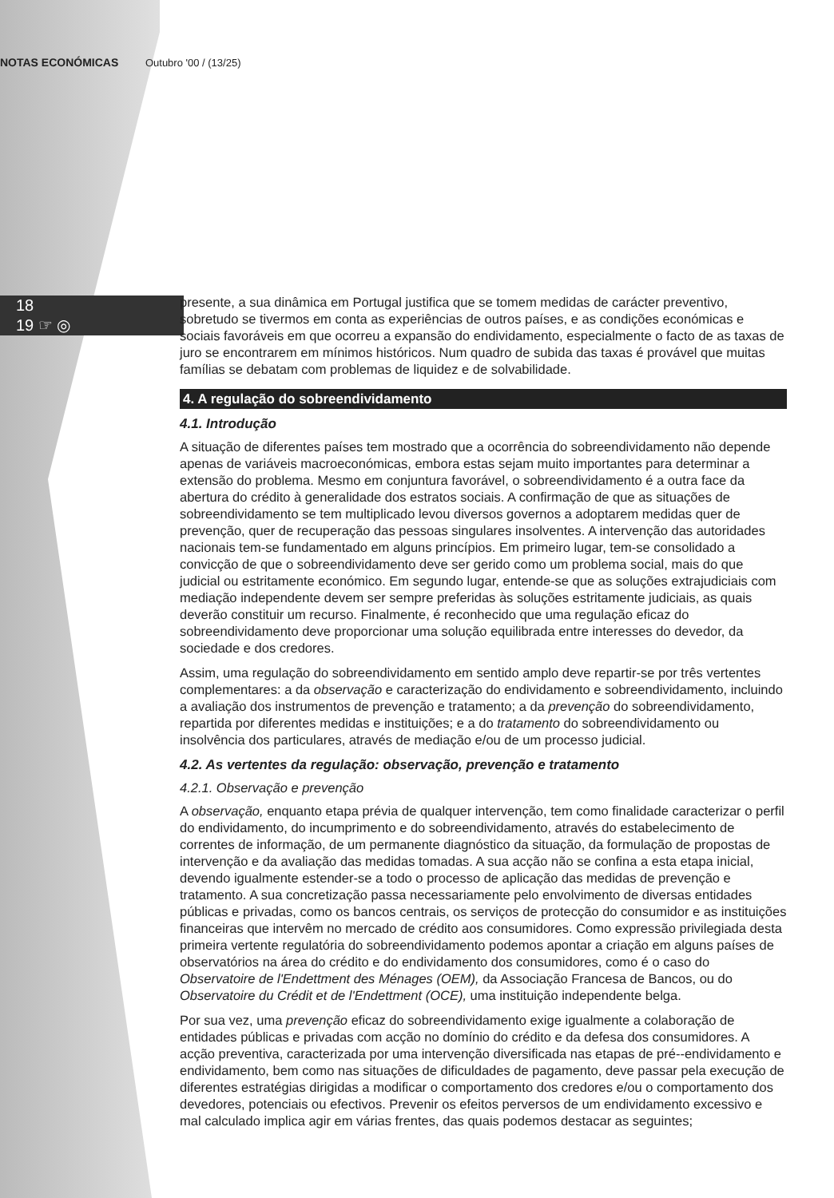NOTAS ECONÓMICAS Outubro '00 / (13/25)
18
19 ☞ ◎
presente, a sua dinâmica em Portugal justifica que se tomem medidas de carácter preventivo, sobretudo se tivermos em conta as experiências de outros países, e as condições económicas e sociais favoráveis em que ocorreu a expansão do endividamento, especialmente o facto de as taxas de juro se encontrarem em mínimos históricos. Num quadro de subida das taxas é provável que muitas famílias se debatam com problemas de liquidez e de solvabilidade.
4. A regulação do sobreendividamento
4.1. Introdução
A situação de diferentes países tem mostrado que a ocorrência do sobreendividamento não depende apenas de variáveis macroeconómicas, embora estas sejam muito importantes para determinar a extensão do problema. Mesmo em conjuntura favorável, o sobreendividamento é a outra face da abertura do crédito à generalidade dos estratos sociais. A confirmação de que as situações de sobreendividamento se tem multiplicado levou diversos governos a adoptarem medidas quer de prevenção, quer de recuperação das pessoas singulares insolventes. A intervenção das autoridades nacionais tem-se fundamentado em alguns princípios. Em primeiro lugar, tem-se consolidado a convicção de que o sobreendividamento deve ser gerido como um problema social, mais do que judicial ou estritamente económico. Em segundo lugar, entende-se que as soluções extrajudiciais com mediação independente devem ser sempre preferidas às soluções estritamente judiciais, as quais deverão constituir um recurso. Finalmente, é reconhecido que uma regulação eficaz do sobreendividamento deve proporcionar uma solução equilibrada entre interesses do devedor, da sociedade e dos credores.
Assim, uma regulação do sobreendividamento em sentido amplo deve repartir-se por três vertentes complementares: a da observação e caracterização do endividamento e sobreendividamento, incluindo a avaliação dos instrumentos de prevenção e tratamento; a da prevenção do sobreendividamento, repartida por diferentes medidas e instituições; e a do tratamento do sobreendividamento ou insolvência dos particulares, através de mediação e/ou de um processo judicial.
4.2. As vertentes da regulação: observação, prevenção e tratamento
4.2.1. Observação e prevenção
A observação, enquanto etapa prévia de qualquer intervenção, tem como finalidade caracterizar o perfil do endividamento, do incumprimento e do sobreendividamento, através do estabelecimento de correntes de informação, de um permanente diagnóstico da situação, da formulação de propostas de intervenção e da avaliação das medidas tomadas. A sua acção não se confina a esta etapa inicial, devendo igualmente estender-se a todo o processo de aplicação das medidas de prevenção e tratamento. A sua concretização passa necessariamente pelo envolvimento de diversas entidades públicas e privadas, como os bancos centrais, os serviços de protecção do consumidor e as instituições financeiras que intervêm no mercado de crédito aos consumidores. Como expressão privilegiada desta primeira vertente regulatória do sobreendividamento podemos apontar a criação em alguns países de observatórios na área do crédito e do endividamento dos consumidores, como é o caso do Observatoire de l'Endettment des Ménages (OEM), da Associação Francesa de Bancos, ou do Observatoire du Crédit et de l'Endettment (OCE), uma instituição independente belga.
Por sua vez, uma prevenção eficaz do sobreendividamento exige igualmente a colaboração de entidades públicas e privadas com acção no domínio do crédito e da defesa dos consumidores. A acção preventiva, caracterizada por uma intervenção diversificada nas etapas de pré--endividamento e endividamento, bem como nas situações de dificuldades de pagamento, deve passar pela execução de diferentes estratégias dirigidas a modificar o comportamento dos credores e/ou o comportamento dos devedores, potenciais ou efectivos. Prevenir os efeitos perversos de um endividamento excessivo e mal calculado implica agir em várias frentes, das quais podemos destacar as seguintes;